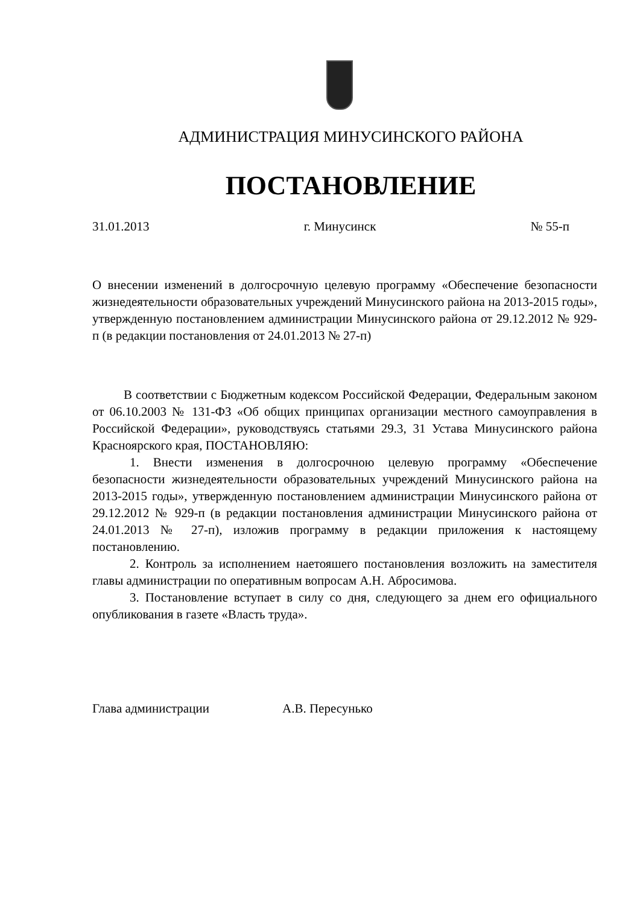АДМИНИСТРАЦИЯ МИНУСИНСКОГО РАЙОНА
ПОСТАНОВЛЕНИЕ
31.01.2013 г. Минусинск № 55-п
О внесении изменений в долгосрочную целевую программу «Обеспечение безопасности жизнедеятельности образовательных учреждений Минусинского района на 2013-2015 годы», утвержденную постановлением администрации Минусинского района от 29.12.2012 № 929-п (в редакции постановления от 24.01.2013 № 27-п)
В соответствии с Бюджетным кодексом Российской Федерации, Федеральным законом от 06.10.2003 № 131-ФЗ «Об общих принципах организации местного самоуправления в Российской Федерации», руководствуясь статьями 29.3, 31 Устава Минусинского района Красноярского края, ПОСТАНОВЛЯЮ:
1. Внести изменения в долгосрочною целевую программу «Обеспечение безопасности жизнедеятельности образовательных учреждений Минусинского района на 2013-2015 годы», утвержденную постановлением администрации Минусинского района от 29.12.2012 № 929-п (в редакции постановления администрации Минусинского района от 24.01.2013 № 27-п), изложив программу в редакции приложения к настоящему постановлению.
2. Контроль за исполнением наетояшего постановления возложить на заместителя главы администрации по оперативным вопросам А.Н. Абросимова.
3. Постановление вступает в силу со дня, следующего за днем его официального опубликования в газете «Власть труда».
Глава администрации А.В. Пересунько